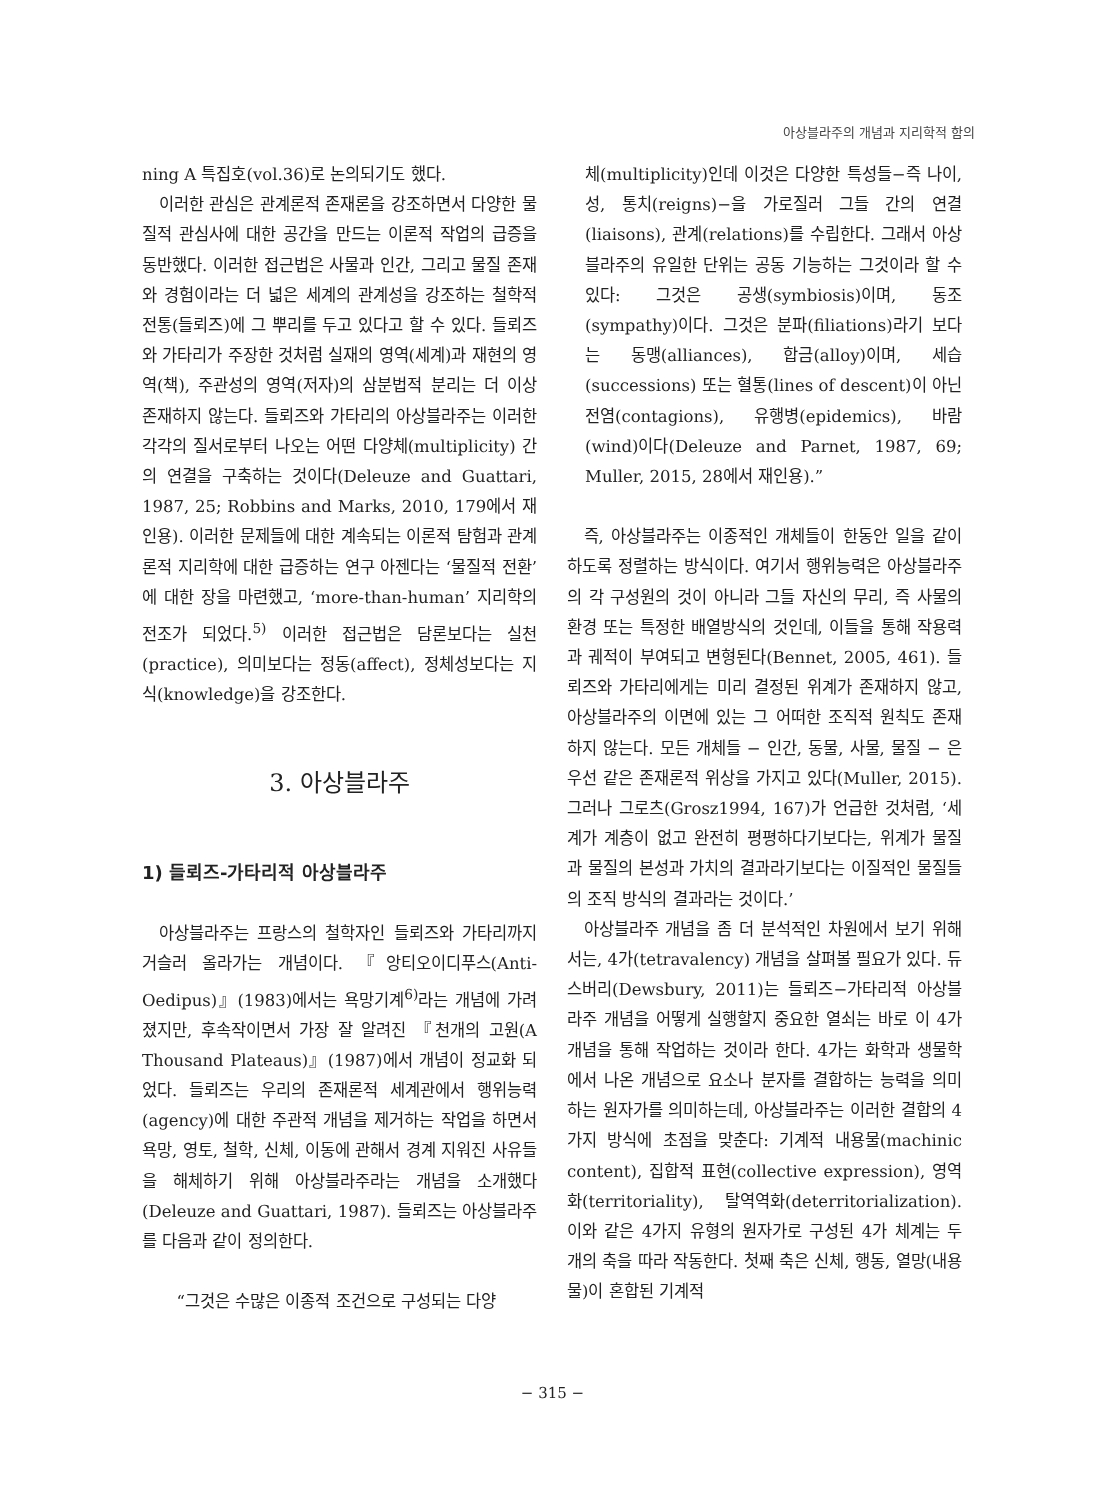아상블라주의 개념과 지리학적 함의
ning A 특집호(vol.36)로 논의되기도 했다.
이러한 관심은 관계론적 존재론을 강조하면서 다양한 물질적 관심사에 대한 공간을 만드는 이론적 작업의 급증을 동반했다. 이러한 접근법은 사물과 인간, 그리고 물질 존재와 경험이라는 더 넓은 세계의 관계성을 강조하는 철학적 전통(들뢰즈)에 그 뿌리를 두고 있다고 할 수 있다. 들뢰즈와 가타리가 주장한 것처럼 실재의 영역(세계)과 재현의 영역(책), 주관성의 영역(저자)의 삼분법적 분리는 더 이상 존재하지 않는다. 들뢰즈와 가타리의 아상블라주는 이러한 각각의 질서로부터 나오는 어떤 다양체(multiplicity) 간의 연결을 구축하는 것이다(Deleuze and Guattari, 1987, 25; Robbins and Marks, 2010, 179에서 재인용). 이러한 문제들에 대한 계속되는 이론적 탐험과 관계론적 지리학에 대한 급증하는 연구 아젠다는 ‘물질적 전환’에 대한 장을 마련했고, ‘more-than-human’ 지리학의 전조가 되었다.<sup>5)</sup> 이러한 접근법은 담론보다는 실천(practice), 의미보다는 정동(affect), 정체성보다는 지식(knowledge)을 강조한다.
3. 아상블라주
1) 들뢰즈-가타리적 아상블라주
아상블라주는 프랑스의 철학자인 들뢰즈와 가타리까지 거슬러 올라가는 개념이다. 『앙티오이디푸스(Anti-Oedipus)』(1983)에서는 욕망기계<sup>6)</sup>라는 개념에 가려졌지만, 후속작이면서 가장 잘 알려진 『천개의 고원(A Thousand Plateaus)』(1987)에서 개념이 정교화 되었다. 들뢰즈는 우리의 존재론적 세계관에서 행위능력(agency)에 대한 주관적 개념을 제거하는 작업을 하면서 욕망, 영토, 철학, 신체, 이동에 관해서 경계 지워진 사유들을 해체하기 위해 아상블라주라는 개념을 소개했다(Deleuze and Guattari, 1987). 들뢰즈는 아상블라주를 다음과 같이 정의한다.
“그것은 수많은 이종적 조건으로 구성되는 다양
체(multiplicity)인데 이것은 다양한 특성들−즉 나이, 성, 통치(reigns)−을 가로질러 그들 간의 연결(liaisons), 관계(relations)를 수립한다. 그래서 아상블라주의 유일한 단위는 공동 기능하는 그것이라 할 수 있다: 그것은 공생(symbiosis)이며, 동조(sympathy)이다. 그것은 분파(filiations)라기 보다는 동맹(alliances), 합금(alloy)이며, 세습(successions) 또는 혈통(lines of descent)이 아닌 전염(contagions), 유행병(epidemics), 바람(wind)이다(Deleuze and Parnet, 1987, 69; Muller, 2015, 28에서 재인용).”
즉, 아상블라주는 이종적인 개체들이 한동안 일을 같이 하도록 정렬하는 방식이다. 여기서 행위능력은 아상블라주의 각 구성원의 것이 아니라 그들 자신의 무리, 즉 사물의 환경 또는 특정한 배열방식의 것인데, 이들을 통해 작용력과 궤적이 부여되고 변형된다(Bennet, 2005, 461). 들뢰즈와 가타리에게는 미리 결정된 위계가 존재하지 않고, 아상블라주의 이면에 있는 그 어떠한 조직적 원칙도 존재하지 않는다. 모든 개체들 − 인간, 동물, 사물, 물질 − 은 우선 같은 존재론적 위상을 가지고 있다(Muller, 2015). 그러나 그로츠(Grosz1994, 167)가 언급한 것처럼, ‘세계가 계층이 없고 완전히 평평하다기보다는, 위계가 물질과 물질의 본성과 가치의 결과라기보다는 이질적인 물질들의 조직 방식의 결과라는 것이다.’
아상블라주 개념을 좀 더 분석적인 차원에서 보기 위해서는, 4가(tetravalency) 개념을 살펴볼 필요가 있다. 듀스버리(Dewsbury, 2011)는 들뢰즈−가타리적 아상블라주 개념을 어떻게 실행할지 중요한 열쇠는 바로 이 4가 개념을 통해 작업하는 것이라 한다. 4가는 화학과 생물학에서 나온 개념으로 요소나 분자를 결합하는 능력을 의미하는 원자가를 의미하는데, 아상블라주는 이러한 결합의 4가지 방식에 초점을 맞춘다: 기계적 내용물(machinic content), 집합적 표현(collective expression), 영역화(territoriality), 탈역역화(deterritorialization). 이와 같은 4가지 유형의 원자가로 구성된 4가 체계는 두 개의 축을 따라 작동한다. 첫째 축은 신체, 행동, 열망(내용물)이 혼합된 기계적
− 315 −